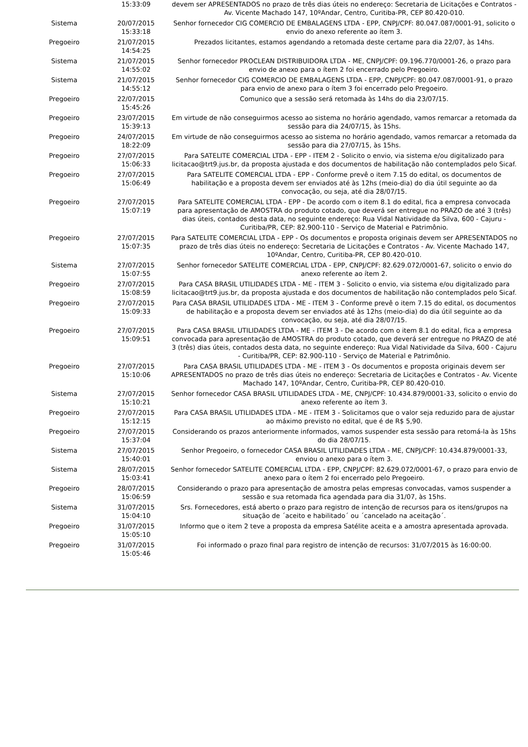| | 15:33:09 | devem ser APRESENTADOS no prazo de três dias úteis no endereço: Secretaria de Licitações e Contratos - Av. Vicente Machado 147, 10ºAndar, Centro, Curitiba-PR, CEP 80.420-010. |
| Sistema | 20/07/2015 15:33:18 | Senhor fornecedor CIG COMERCIO DE EMBALAGENS LTDA - EPP, CNPJ/CPF: 80.047.087/0001-91, solicito o envio do anexo referente ao ítem 3. |
| Pregoeiro | 21/07/2015 14:54:25 | Prezados licitantes, estamos agendando a retomada deste certame para dia 22/07, às 14hs. |
| Sistema | 21/07/2015 14:55:02 | Senhor fornecedor PROCLEAN DISTRIBUIDORA LTDA - ME, CNPJ/CPF: 09.196.770/0001-26, o prazo para envio de anexo para o ítem 2 foi encerrado pelo Pregoeiro. |
| Sistema | 21/07/2015 14:55:12 | Senhor fornecedor CIG COMERCIO DE EMBALAGENS LTDA - EPP, CNPJ/CPF: 80.047.087/0001-91, o prazo para envio de anexo para o ítem 3 foi encerrado pelo Pregoeiro. |
| Pregoeiro | 22/07/2015 15:45:26 | Comunico que a sessão será retomada às 14hs do dia 23/07/15. |
| Pregoeiro | 23/07/2015 15:39:13 | Em virtude de não conseguirmos acesso ao sistema no horário agendado, vamos remarcar a retomada da sessão para dia 24/07/15, às 15hs. |
| Pregoeiro | 24/07/2015 18:22:09 | Em virtude de não conseguirmos acesso ao sistema no horário agendado, vamos remarcar a retomada da sessão para dia 27/07/15, às 15hs. |
| Pregoeiro | 27/07/2015 15:06:33 | Para SATELITE COMERCIAL LTDA - EPP - ITEM 2 - Solicito o envio, via sistema e/ou digitalizado para licitacao@trt9.jus.br, da proposta ajustada e dos documentos de habilitação não contemplados pelo Sicaf. |
| Pregoeiro | 27/07/2015 15:06:49 | Para SATELITE COMERCIAL LTDA - EPP - Conforme prevê o item 7.15 do edital, os documentos de habilitação e a proposta devem ser enviados até às 12hs (meio-dia) do dia útil seguinte ao da convocação, ou seja, até dia 28/07/15. |
| Pregoeiro | 27/07/2015 15:07:19 | Para SATELITE COMERCIAL LTDA - EPP - De acordo com o item 8.1 do edital, fica a empresa convocada para apresentação de AMOSTRA do produto cotado, que deverá ser entregue no PRAZO de até 3 (três) dias úteis, contados desta data, no seguinte endereço: Rua Vidal Natividade da Silva, 600 - Cajuru - Curitiba/PR, CEP: 82.900-110 - Serviço de Material e Patrimônio. |
| Pregoeiro | 27/07/2015 15:07:35 | Para SATELITE COMERCIAL LTDA - EPP - Os documentos e proposta originais devem ser APRESENTADOS no prazo de três dias úteis no endereço: Secretaria de Licitações e Contratos - Av. Vicente Machado 147, 10ºAndar, Centro, Curitiba-PR, CEP 80.420-010. |
| Sistema | 27/07/2015 15:07:55 | Senhor fornecedor SATELITE COMERCIAL LTDA - EPP, CNPJ/CPF: 82.629.072/0001-67, solicito o envio do anexo referente ao ítem 2. |
| Pregoeiro | 27/07/2015 15:08:59 | Para CASA BRASIL UTILIDADES LTDA - ME - ITEM 3 - Solicito o envio, via sistema e/ou digitalizado para licitacao@trt9.jus.br, da proposta ajustada e dos documentos de habilitação não contemplados pelo Sicaf. |
| Pregoeiro | 27/07/2015 15:09:33 | Para CASA BRASIL UTILIDADES LTDA - ME - ITEM 3 - Conforme prevê o item 7.15 do edital, os documentos de habilitação e a proposta devem ser enviados até às 12hs (meio-dia) do dia útil seguinte ao da convocação, ou seja, até dia 28/07/15. |
| Pregoeiro | 27/07/2015 15:09:51 | Para CASA BRASIL UTILIDADES LTDA - ME - ITEM 3 - De acordo com o item 8.1 do edital, fica a empresa convocada para apresentação de AMOSTRA do produto cotado, que deverá ser entregue no PRAZO de até 3 (três) dias úteis, contados desta data, no seguinte endereço: Rua Vidal Natividade da Silva, 600 - Cajuru - Curitiba/PR, CEP: 82.900-110 - Serviço de Material e Patrimônio. |
| Pregoeiro | 27/07/2015 15:10:06 | Para CASA BRASIL UTILIDADES LTDA - ME - ITEM 3 - Os documentos e proposta originais devem ser APRESENTADOS no prazo de três dias úteis no endereço: Secretaria de Licitações e Contratos - Av. Vicente Machado 147, 10ºAndar, Centro, Curitiba-PR, CEP 80.420-010. |
| Sistema | 27/07/2015 15:10:21 | Senhor fornecedor CASA BRASIL UTILIDADES LTDA - ME, CNPJ/CPF: 10.434.879/0001-33, solicito o envio do anexo referente ao ítem 3. |
| Pregoeiro | 27/07/2015 15:12:15 | Para CASA BRASIL UTILIDADES LTDA - ME - ITEM 3 - Solicitamos que o valor seja reduzido para de ajustar ao máximo previsto no edital, que é de R$ 5,90. |
| Pregoeiro | 27/07/2015 15:37:04 | Considerando os prazos anteriormente informados, vamos suspender esta sessão para retomá-la às 15hs do dia 28/07/15. |
| Sistema | 27/07/2015 15:40:01 | Senhor Pregoeiro, o fornecedor CASA BRASIL UTILIDADES LTDA - ME, CNPJ/CPF: 10.434.879/0001-33, enviou o anexo para o ítem 3. |
| Sistema | 28/07/2015 15:03:41 | Senhor fornecedor SATELITE COMERCIAL LTDA - EPP, CNPJ/CPF: 82.629.072/0001-67, o prazo para envio de anexo para o ítem 2 foi encerrado pelo Pregoeiro. |
| Pregoeiro | 28/07/2015 15:06:59 | Considerando o prazo para apresentação de amostra pelas empresas convocadas, vamos suspender a sessão e sua retomada fica agendada para dia 31/07, às 15hs. |
| Sistema | 31/07/2015 15:04:10 | Srs. Fornecedores, está aberto o prazo para registro de intenção de recursos para os itens/grupos na situação de ´aceito e habilitado´ ou ´cancelado na aceitação´. |
| Pregoeiro | 31/07/2015 15:05:10 | Informo que o item 2 teve a proposta da empresa Satélite aceita e a amostra apresentada aprovada. |
| Pregoeiro | 31/07/2015 15:05:46 | Foi informado o prazo final para registro de intenção de recursos: 31/07/2015 às 16:00:00. |